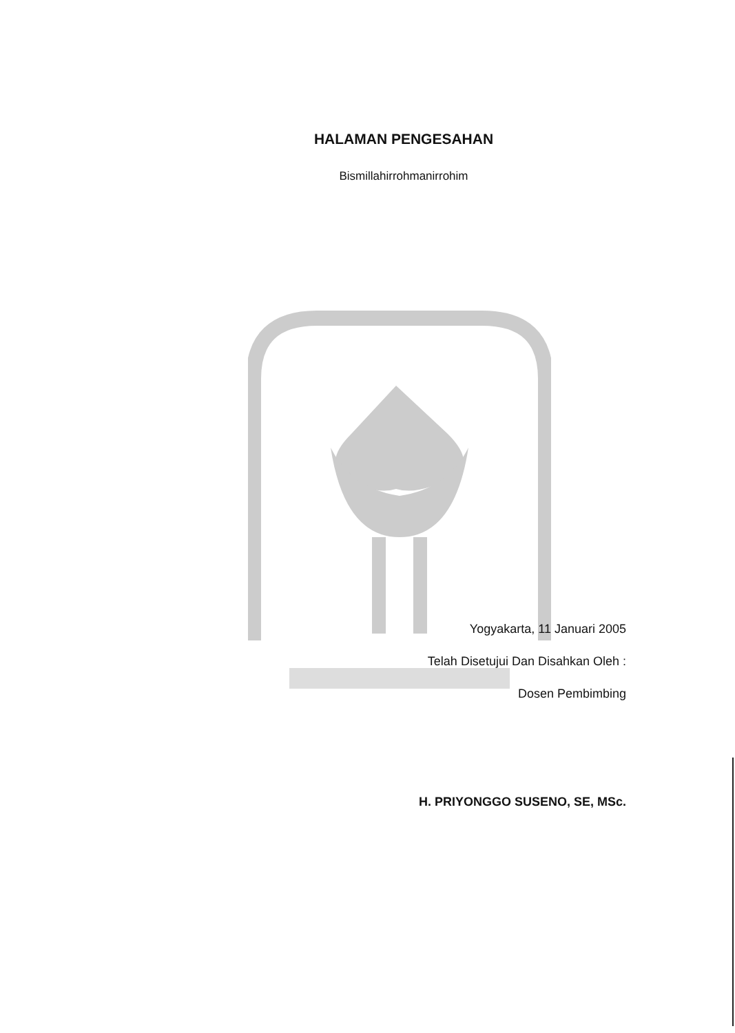HALAMAN PENGESAHAN
Bismillahirrohmanirrohim
Yogyakarta, 11 Januari 2005
Telah Disetujui Dan Disahkan Oleh :
Dosen Pembimbing
H. PRIYONGGO SUSENO, SE, MSc.